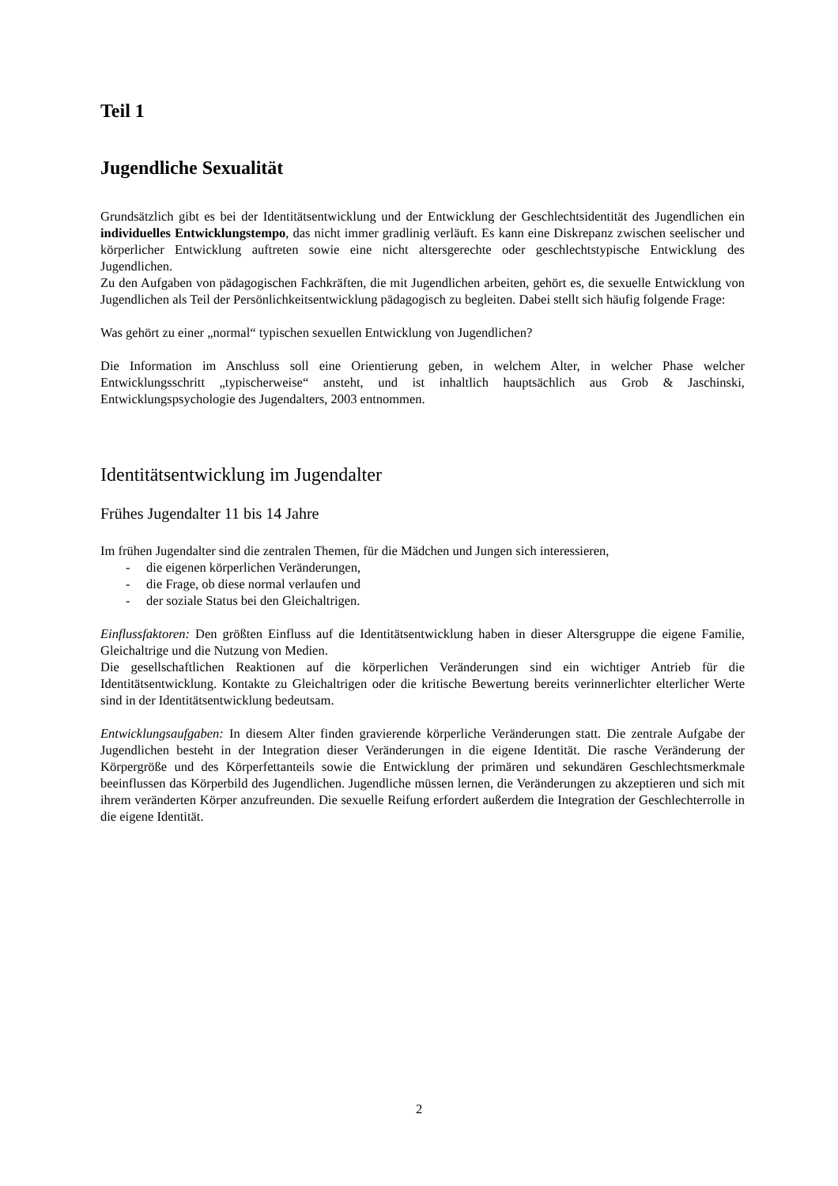Teil 1
Jugendliche Sexualität
Grundsätzlich gibt es bei der Identitätsentwicklung und der Entwicklung der Geschlechtsidentität des Jugendlichen ein individuelles Entwicklungstempo, das nicht immer gradlinig verläuft. Es kann eine Diskrepanz zwischen seelischer und körperlicher Entwicklung auftreten sowie eine nicht altersgerechte oder geschlechtstypische Entwicklung des Jugendlichen.
Zu den Aufgaben von pädagogischen Fachkräften, die mit Jugendlichen arbeiten, gehört es, die sexuelle Entwicklung von Jugendlichen als Teil der Persönlichkeitsentwicklung pädagogisch zu begleiten. Dabei stellt sich häufig folgende Frage:
Was gehört zu einer „normal“ typischen sexuellen Entwicklung von Jugendlichen?
Die Information im Anschluss soll eine Orientierung geben, in welchem Alter, in welcher Phase welcher Entwicklungsschritt „typischerweise“ ansteht, und ist inhaltlich hauptsächlich aus Grob & Jaschinski, Entwicklungspsychologie des Jugendalters, 2003 entnommen.
Identitätsentwicklung im Jugendalter
Frühes Jugendalter 11 bis 14 Jahre
Im frühen Jugendalter sind die zentralen Themen, für die Mädchen und Jungen sich interessieren,
- die eigenen körperlichen Veränderungen,
- die Frage, ob diese normal verlaufen und
- der soziale Status bei den Gleichaltrigen.
Einflussfaktoren: Den größten Einfluss auf die Identitätsentwicklung haben in dieser Altersgruppe die eigene Familie, Gleichaltrige und die Nutzung von Medien.
Die gesellschaftlichen Reaktionen auf die körperlichen Veränderungen sind ein wichtiger Antrieb für die Identitätsentwicklung. Kontakte zu Gleichaltrigen oder die kritische Bewertung bereits verinnerlichter elterlicher Werte sind in der Identitätsentwicklung bedeutsam.
Entwicklungsaufgaben: In diesem Alter finden gravierende körperliche Veränderungen statt. Die zentrale Aufgabe der Jugendlichen besteht in der Integration dieser Veränderungen in die eigene Identität. Die rasche Veränderung der Körpergröße und des Körperfettanteils sowie die Entwicklung der primären und sekundären Geschlechtsmerkmale beeinflussen das Körperbild des Jugendlichen. Jugendliche müssen lernen, die Veränderungen zu akzeptieren und sich mit ihrem veränderten Körper anzufreunden. Die sexuelle Reifung erfordert außerdem die Integration der Geschlechterrolle in die eigene Identität.
2